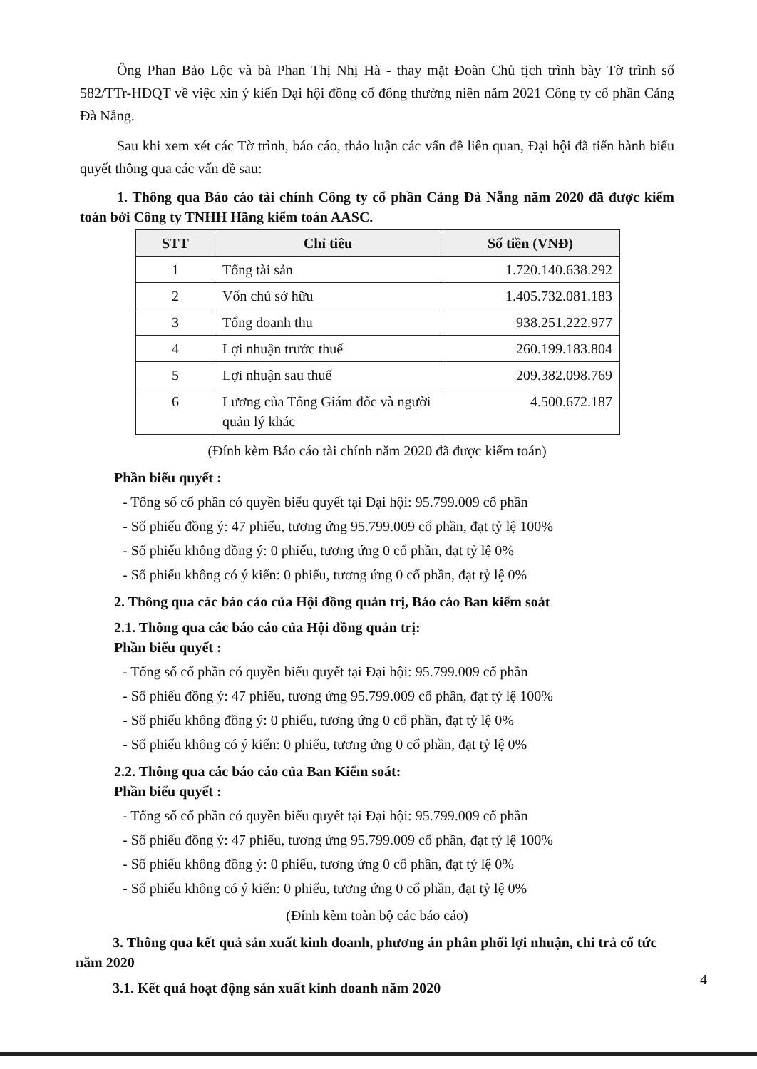Ông Phan Bảo Lộc và bà Phan Thị Nhị Hà - thay mặt Đoàn Chủ tịch trình bày Tờ trình số 582/TTr-HĐQT về việc xin ý kiến Đại hội đồng cổ đông thường niên năm 2021 Công ty cổ phần Cảng Đà Nẵng.
Sau khi xem xét các Tờ trình, báo cáo, thảo luận các vấn đề liên quan, Đại hội đã tiến hành biểu quyết thông qua các vấn đề sau:
1. Thông qua Báo cáo tài chính Công ty cổ phần Cảng Đà Nẵng năm 2020 đã được kiểm toán bởi Công ty TNHH Hãng kiểm toán AASC.
| STT | Chỉ tiêu | Số tiền (VNĐ) |
| --- | --- | --- |
| 1 | Tổng tài sản | 1.720.140.638.292 |
| 2 | Vốn chủ sở hữu | 1.405.732.081.183 |
| 3 | Tổng doanh thu | 938.251.222.977 |
| 4 | Lợi nhuận trước thuế | 260.199.183.804 |
| 5 | Lợi nhuận sau thuế | 209.382.098.769 |
| 6 | Lương của Tổng Giám đốc và người quản lý khác | 4.500.672.187 |
(Đính kèm Báo cáo tài chính năm 2020 đã được kiểm toán)
Phần biểu quyết :
- Tổng số cổ phần có quyền biểu quyết tại Đại hội: 95.799.009 cổ phần
- Số phiếu đồng ý: 47 phiếu, tương ứng 95.799.009 cổ phần, đạt tỷ lệ 100%
- Số phiếu không đồng ý: 0 phiếu, tương ứng 0 cổ phần, đạt tỷ lệ 0%
- Số phiếu không có ý kiến: 0 phiếu, tương ứng 0 cổ phần, đạt tỷ lệ 0%
2. Thông qua các báo cáo của Hội đồng quản trị, Báo cáo Ban kiểm soát
2.1. Thông qua các báo cáo của Hội đồng quản trị:
Phần biểu quyết :
- Tổng số cổ phần có quyền biểu quyết tại Đại hội: 95.799.009 cổ phần
- Số phiếu đồng ý: 47 phiếu, tương ứng 95.799.009 cổ phần, đạt tỷ lệ 100%
- Số phiếu không đồng ý: 0 phiếu, tương ứng 0 cổ phần, đạt tỷ lệ 0%
- Số phiếu không có ý kiến: 0 phiếu, tương ứng 0 cổ phần, đạt tỷ lệ 0%
2.2. Thông qua các báo cáo của Ban Kiểm soát:
Phần biểu quyết :
- Tổng số cổ phần có quyền biểu quyết tại Đại hội: 95.799.009 cổ phần
- Số phiếu đồng ý: 47 phiếu, tương ứng 95.799.009 cổ phần, đạt tỷ lệ 100%
- Số phiếu không đồng ý: 0 phiếu, tương ứng 0 cổ phần, đạt tỷ lệ 0%
- Số phiếu không có ý kiến: 0 phiếu, tương ứng 0 cổ phần, đạt tỷ lệ 0%
(Đính kèm toàn bộ các báo cáo)
3. Thông qua kết quả sản xuất kinh doanh, phương án phân phối lợi nhuận, chi trả cổ tức năm 2020
3.1. Kết quả hoạt động sản xuất kinh doanh năm 2020
4